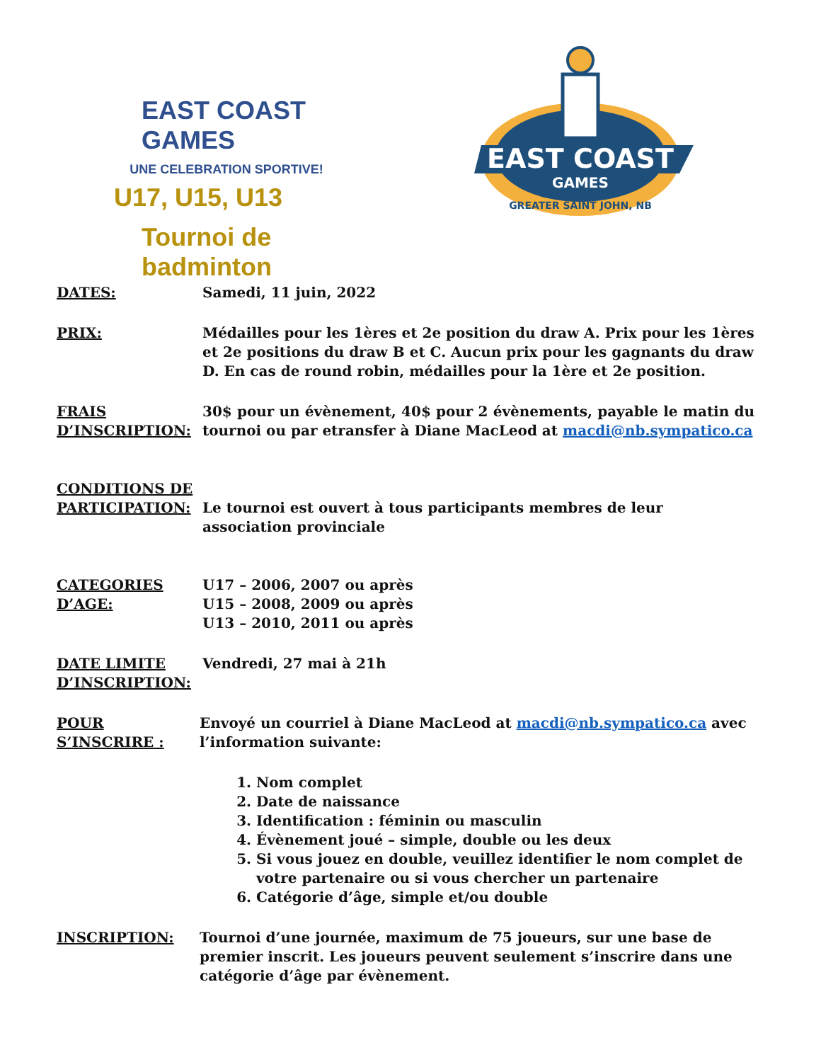EAST COAST GAMES
UNE CELEBRATION SPORTIVE!
U17, U15, U13
Tournoi de badminton
EAST COAST
GAMES
GREATER SAINT JOHN, NB
DATES: Samedi, 11 juin, 2022
PRIX: Médailles pour les 1ères et 2e position du draw A. Prix pour les 1ères et 2e positions du draw B et C. Aucun prix pour les gagnants du draw D. En cas de round robin, médailles pour la 1ère et 2e position.
FRAIS
D’INSCRIPTION:
30$ pour un évènement, 40$ pour 2 évènements, payable le matin du tournoi ou par etransfer à Diane MacLeod at macdi@nb.sympatico.ca
CONDITIONS DE
PARTICIPATION:
Le tournoi est ouvert à tous participants membres de leur association provinciale
CATEGORIES
D’AGE:
U17 – 2006, 2007 ou après
U15 – 2008, 2009 ou après
U13 – 2010, 2011 ou après
DATE LIMITE
D’INSCRIPTION:
Vendredi, 27 mai à 21h
POUR S’INSCRIRE :
Envoyé un courriel à Diane MacLeod at macdi@nb.sympatico.ca avec l’information suivante:
1. Nom complet
2. Date de naissance
3. Identification : féminin ou masculin
4. Évènement joué – simple, double ou les deux
5. Si vous jouez en double, veuillez identifier le nom complet de votre partenaire ou si vous chercher un partenaire
6. Catégorie d’âge, simple et/ou double
INSCRIPTION: Tournoi d’une journée, maximum de 75 joueurs, sur une base de premier inscrit. Les joueurs peuvent seulement s’inscrire dans une catégorie d’âge par évènement.